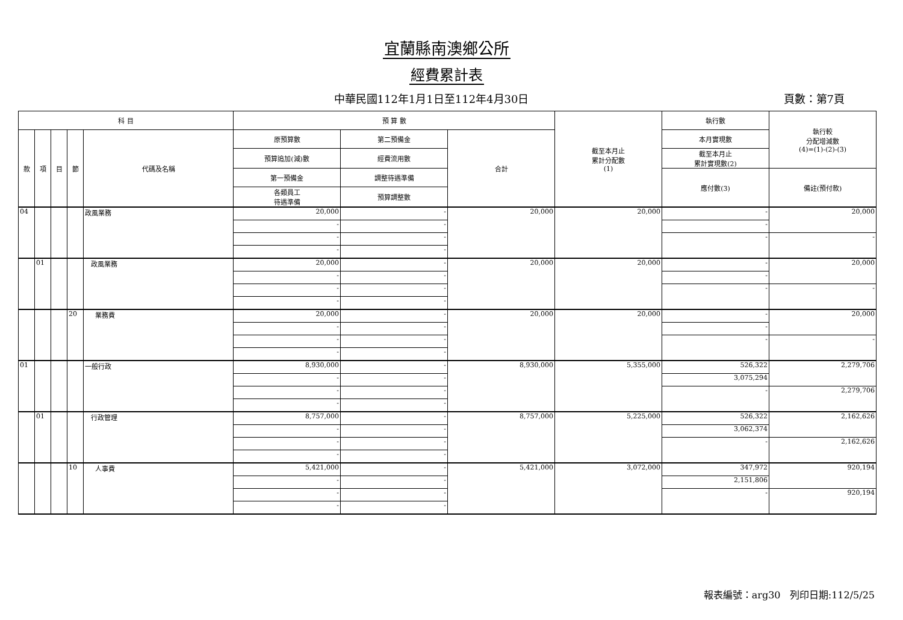宜蘭縣南澳鄉公所
經費累計表
中華民國112年1月1日至112年4月30日 頁數：第7頁
| 科 目 | | | | | 預 算 數 | | | 截至本月止 累計分配數 (1) | 執行數 | 執行較 分配增減數 (4)=(1)-(2)-(3) |
| --- | --- | --- | --- | --- | --- | --- | --- | --- | --- | --- |
| 款 | 項 | 目 | 節 | 代碼及名稱 | 原預算數 | 第二預備金 | 合計 | | 本月實現數 | |
| | | | | | 預算追加(減)數 | 經費流用數 | | | 截至本月止 累計實現數(2) | |
| | | | | | 第一預備金 | 調整待遇準備 | | | 應付數(3) | 備註(預付款) |
| | | | | | 各類員工 待遇準備 | 預算調整數 | | | | |
| 04 | | | | 政風業務 | 20,000 | - | 20,000 | 20,000 | - | 20,000 |
| | | | | | - | - | | | - | |
| | | | | | - | - | | | - | - |
| | | | | | - | - | | | | |
| | 01 | | | 政風業務 | 20,000 | - | 20,000 | 20,000 | - | 20,000 |
| | | | | | - | - | | | - | |
| | | | | | - | - | | | - | - |
| | | | | | - | - | | | | |
| | | | 20 | 業務費 | 20,000 | - | 20,000 | 20,000 | - | 20,000 |
| | | | | | - | - | | | - | |
| | | | | | - | - | | | - | - |
| | | | | | - | - | | | | |
| 01 | | | | 一般行政 | 8,930,000 | - | 8,930,000 | 5,355,000 | 526,322 | 2,279,706 |
| | | | | | - | - | | | 3,075,294 | |
| | | | | | - | - | | | - | 2,279,706 |
| | | | | | - | - | | | | |
| | 01 | | | 行政管理 | 8,757,000 | - | 8,757,000 | 5,225,000 | 526,322 | 2,162,626 |
| | | | | | - | - | | | 3,062,374 | |
| | | | | | - | - | | | - | 2,162,626 |
| | | | | | - | - | | | | |
| | | | 10 | 人事費 | 5,421,000 | - | 5,421,000 | 3,072,000 | 347,972 | 920,194 |
| | | | | | - | - | | | 2,151,806 | |
| | | | | | - | - | | | - | 920,194 |
| | | | | | - | - | | | | |
報表編號：arg30 列印日期:112/5/25